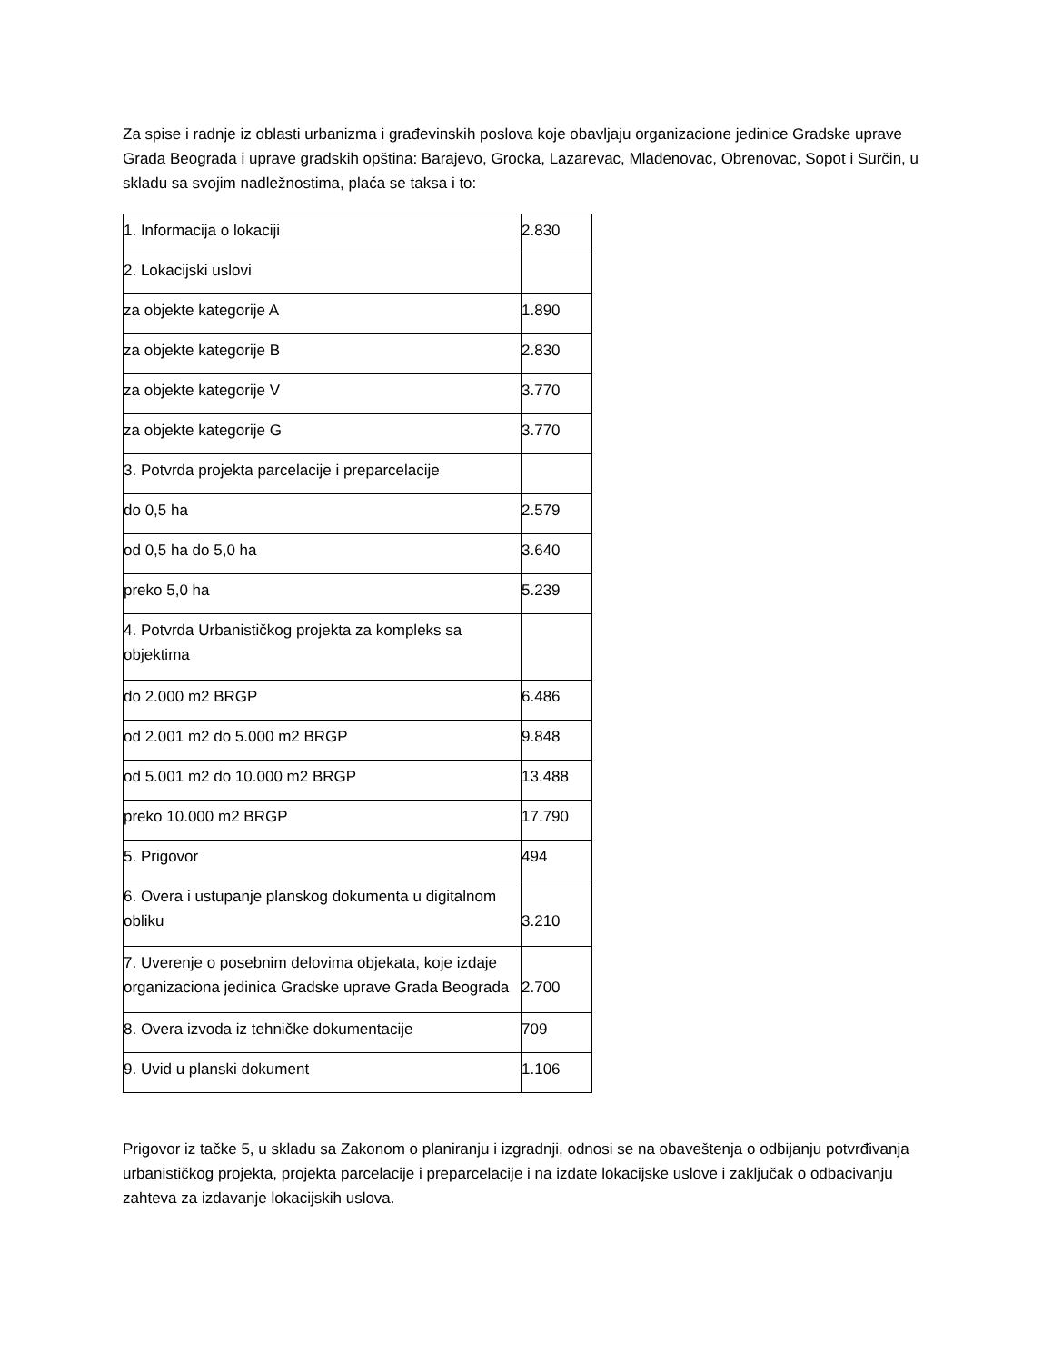Za spise i radnje iz oblasti urbanizma i građevinskih poslova koje obavljaju organizacione jedinice Gradske uprave Grada Beograda i uprave gradskih opština: Barajevo, Grocka, Lazarevac, Mladenovac, Obrenovac, Sopot i Surčin, u skladu sa svojim nadležnostima, plaća se taksa i to:
| 1. Informacija o lokaciji | 2.830 |
| 2. Lokacijski uslovi | |
| za objekte kategorije A | 1.890 |
| za objekte kategorije B | 2.830 |
| za objekte kategorije V | 3.770 |
| za objekte kategorije G | 3.770 |
| 3. Potvrda projekta parcelacije i preparcelacije | |
| do 0,5 ha | 2.579 |
| od 0,5 ha do 5,0 ha | 3.640 |
| preko 5,0 ha | 5.239 |
| 4. Potvrda Urbanističkog projekta za kompleks sa objektima | |
| do 2.000 m2 BRGP | 6.486 |
| od 2.001 m2 do 5.000 m2 BRGP | 9.848 |
| od 5.001 m2 do 10.000 m2 BRGP | 13.488 |
| preko 10.000 m2 BRGP | 17.790 |
| 5. Prigovor | 494 |
| 6. Overa i ustupanje planskog dokumenta u digitalnom obliku | 3.210 |
| 7. Uverenje o posebnim delovima objekata, koje izdaje organizaciona jedinica Gradske uprave Grada Beograda | 2.700 |
| 8. Overa izvoda iz tehničke dokumentacije | 709 |
| 9. Uvid u planski dokument | 1.106 |
Prigovor iz tačke 5, u skladu sa Zakonom o planiranju i izgradnji, odnosi se na obaveštenja o odbijanju potvrđivanja urbanističkog projekta, projekta parcelacije i preparcelacije i na izdate lokacijske uslove i zaključak o odbacivanju zahteva za izdavanje lokacijskih uslova.